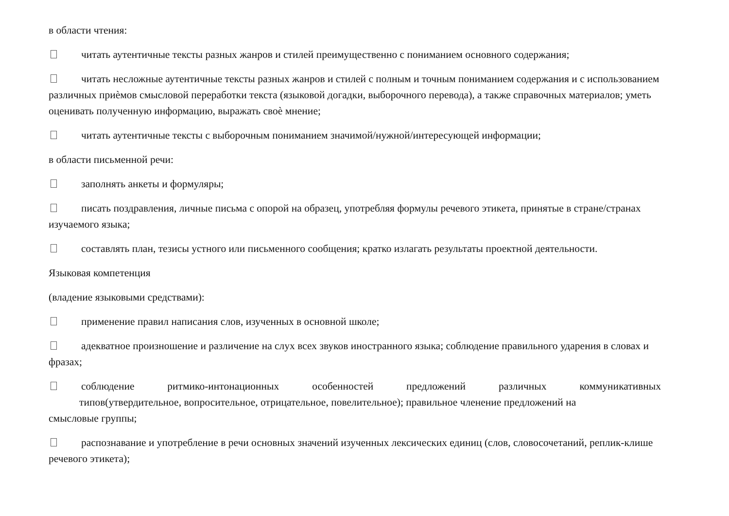в области чтения:
читать аутентичные тексты разных жанров и стилей преимущественно с пониманием основного содержания;
читать несложные аутентичные тексты разных жанров и стилей с полным и точным пониманием содержания и с использованием различных приѐмов смысловой переработки текста (языковой догадки, выборочного перевода), а также справочных материалов; уметь оценивать полученную информацию, выражать своѐ мнение;
читать аутентичные тексты с выборочным пониманием значимой/нужной/интересующей информации;
в области письменной речи:
заполнять анкеты и формуляры;
писать поздравления, личные письма с опорой на образец, употребляя формулы речевого этикета, принятые в стране/странах изучаемого языка;
составлять план, тезисы устного или письменного сообщения; кратко излагать результаты проектной деятельности.
Языковая компетенция
(владение языковыми средствами):
применение правил написания слов, изученных в основной школе;
адекватное произношение и различение на слух всех звуков иностранного языка; соблюдение правильного ударения в словах и фразах;
соблюдение ритмико-интонационных особенностей предложений различных коммуникативных
типов(утвердительное, вопросительное, отрицательное, повелительное); правильное членение предложений на
смысловые группы;
распознавание и употребление в речи основных значений изученных лексических единиц (слов, словосочетаний, реплик-клише речевого этикета);